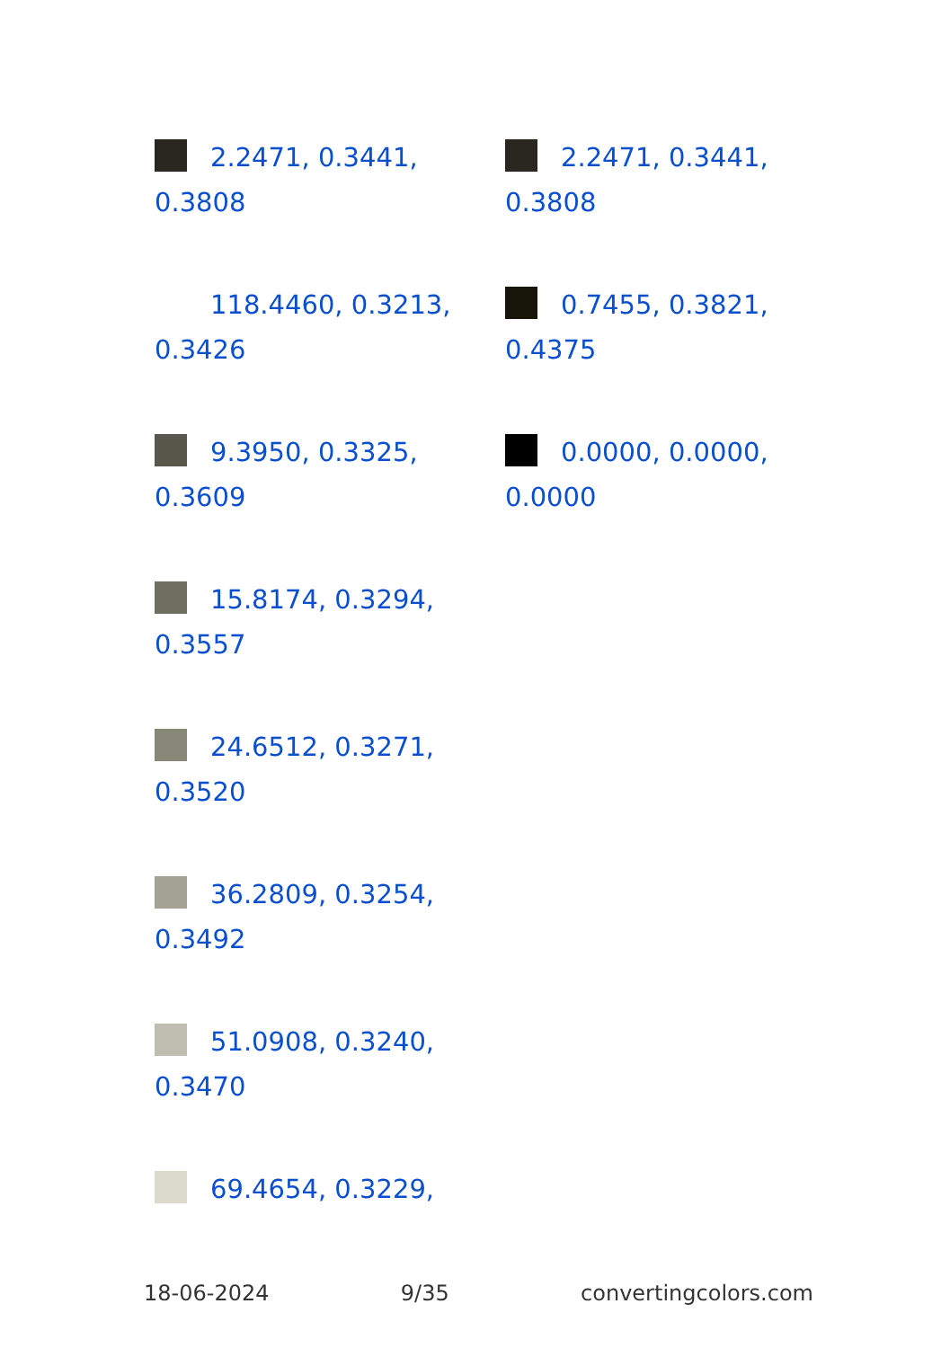2.2471, 0.3441,
0.3808
118.4460, 0.3213,
0.3426
9.3950, 0.3325,
0.3609
15.8174, 0.3294,
0.3557
24.6512, 0.3271,
0.3520
36.2809, 0.3254,
0.3492
51.0908, 0.3240,
0.3470
69.4654, 0.3229,
2.2471, 0.3441,
0.3808
0.7455, 0.3821,
0.4375
0.0000, 0.0000,
0.0000
18-06-2024 9/35 convertingcolors.com